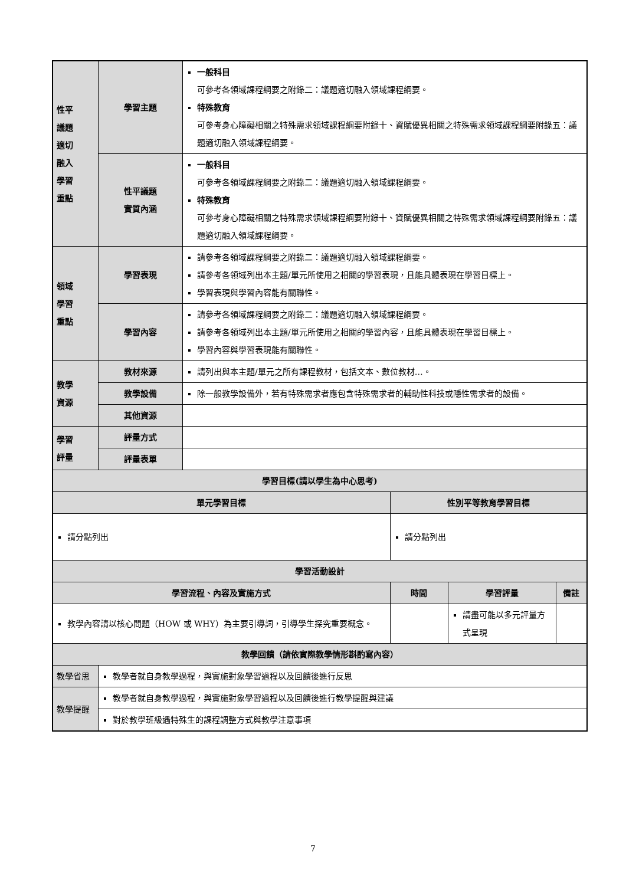| 性平 議題 適切 融入 學習 重點 | 學習主題 | 一般科目 可參考各領域課程綱要之附錄二：議題適切融入領域課程綱要。 特殊教育 可參考身心障礙相關之特殊需求領域課程綱要附錄十、資賦優異相關之特殊需求領域課程綱要附錄五：議題適切融入領域課程綱要。 | | | |
| | 性平議題 實質內涵 | 一般科目 可參考各領域課程綱要之附錄二：議題適切融入領域課程綱要。 特殊教育 可參考身心障礙相關之特殊需求領域課程綱要附錄十、資賦優異相關之特殊需求領域課程綱要附錄五：議題適切融入領域課程綱要。 | | | |
| 領域 學習 重點 | 學習表現 | 請參考各領域課程綱要之附錄二：議題適切融入領域課程綱要。 請參考各領域列出本主題/單元所使用之相關的學習表現，且能具體表現在學習目標上。 學習表現與學習內容能有關聯性。 | | | |
| | 學習內容 | 請參考各領域課程綱要之附錄二：議題適切融入領域課程綱要。 請參考各領域列出本主題/單元所使用之相關的學習內容，且能具體表現在學習目標上。 學習內容與學習表現能有關聯性。 | | | |
| 教學 資源 | 教材來源 | 請列出與本主題/單元之所有課程教材，包括文本、數位教材…。 | | | |
| | 教學設備 | 除一般教學設備外，若有特殊需求者應包含特殊需求者的輔助性科技或隱性需求者的設備。 | | | |
| | 其他資源 | | | | |
| 學習 評量 | 評量方式 | | | | |
| | 評量表單 | | | | |
| 學習目標(請以學生為中心思考) | | | | | |
| 單元學習目標 | | | 性別平等教育學習目標 | | |
| 請分點列出 | | | 請分點列出 | | |
| 學習活動設計 | | | | | |
| 學習流程、內容及實施方式 | | | 時間 | 學習評量 | 備註 |
| 教學內容請以核心問題（HOW 或 WHY）為主要引導詞，引導學生探究重要概念。 | | | | 請盡可能以多元評量方式呈現 | |
| 教學回饋（請依實際教學情形斟酌寫內容） | | | | | |
| 教學省思 | 教學者就自身教學過程，與實施對象學習過程以及回饋後進行反思 | | | | |
| 教學提醒 | 教學者就自身教學過程，與實施對象學習過程以及回饋後進行教學提醒與建議 | | | | |
| | 對於教學班級遇特殊生的課程調整方式與教學注意事項 | | | | |
7